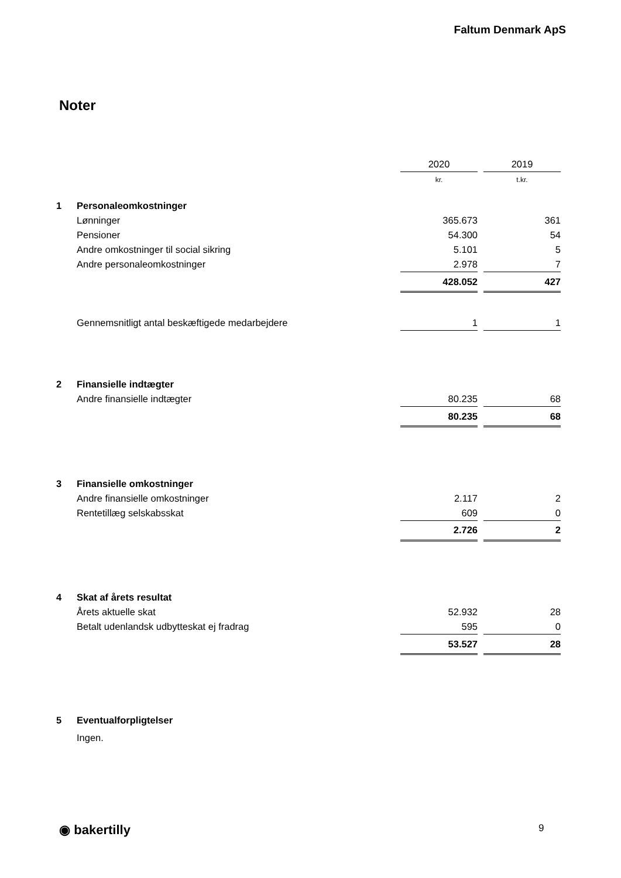Faltum Denmark ApS
Noter
| | | 2020 | | 2019 |
| | | kr. | | t.kr. |
| 1 | Personaleomkostninger | | | |
| | Lønninger | 365.673 | | 361 |
| | Pensioner | 54.300 | | 54 |
| | Andre omkostninger til social sikring | 5.101 | | 5 |
| | Andre personaleomkostninger | 2.978 | | 7 |
| | | 428.052 | | 427 |
| | Gennemsnitligt antal beskæftigede medarbejdere | 1 | | 1 |
| 2 | Finansielle indtægter | | | |
| | Andre finansielle indtægter | 80.235 | | 68 |
| | | 80.235 | | 68 |
| 3 | Finansielle omkostninger | | | |
| | Andre finansielle omkostninger | 2.117 | | 2 |
| | Rentetillæg selskabsskat | 609 | | 0 |
| | | 2.726 | | 2 |
| 4 | Skat af årets resultat | | | |
| | Årets aktuelle skat | 52.932 | | 28 |
| | Betalt udenlandsk udbytteskat ej fradrag | 595 | | 0 |
| | | 53.527 | | 28 |
| 5 | Eventualforpligtelser | | | |
| | Ingen. | | | |
◉ bakertilly 9